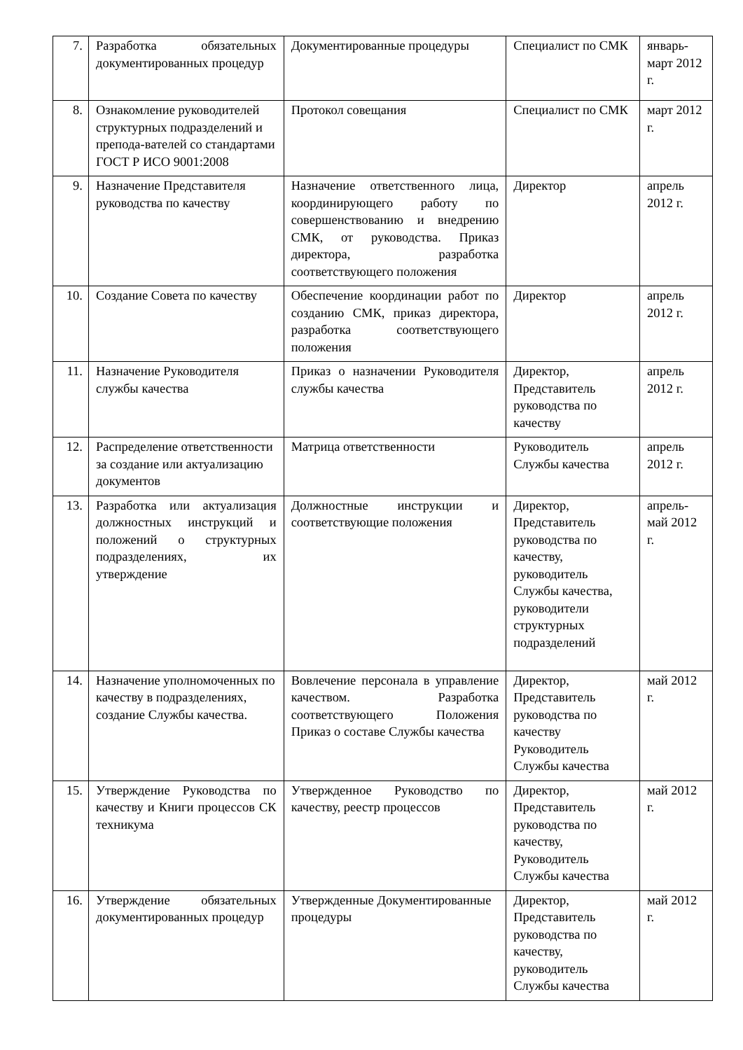| 7. | Разработка обязательных документированных процедур | Документированные процедуры | Специалист по СМК | январь-март 2012 г. |
| 8. | Ознакомление руководителей структурных подразделений и препода-вателей со стандартами ГОСТ Р ИСО 9001:2008 | Протокол совещания | Специалист по СМК | март 2012 г. |
| 9. | Назначение Представителя руководства по качеству | Назначение ответственного лица, координирующего работу по совершенствованию и внедрению СМК, от руководства. Приказ директора, разработка соответствующего положения | Директор | апрель 2012 г. |
| 10. | Создание Совета по качеству | Обеспечение координации работ по созданию СМК, приказ директора, разработка соответствующего положения | Директор | апрель 2012 г. |
| 11. | Назначение Руководителя службы качества | Приказ о назначении Руководителя службы качества | Директор, Представитель руководства по качеству | апрель 2012 г. |
| 12. | Распределение ответственности за создание или актуализацию документов | Матрица ответственности | Руководитель Службы качества | апрель 2012 г. |
| 13. | Разработка или актуализация должностных инструкций и положений о структурных подразделениях, их утверждение | Должностные инструкции и соответствующие положения | Директор, Представитель руководства по качеству, руководитель Службы качества, руководители структурных подразделений | апрель-май 2012 г. |
| 14. | Назначение уполномоченных по качеству в подразделениях, создание Службы качества. | Вовлечение персонала в управление качеством. Разработка соответствующего Положения Приказ о составе Службы качества | Директор, Представитель руководства по качеству Руководитель Службы качества | май 2012 г. |
| 15. | Утверждение Руководства по качеству и Книги процессов СК техникума | Утвержденное Руководство по качеству, реестр процессов | Директор, Представитель руководства по качеству, Руководитель Службы качества | май 2012 г. |
| 16. | Утверждение обязательных документированных процедур | Утвержденные Документированные процедуры | Директор, Представитель руководства по качеству, руководитель Службы качества | май 2012 г. |